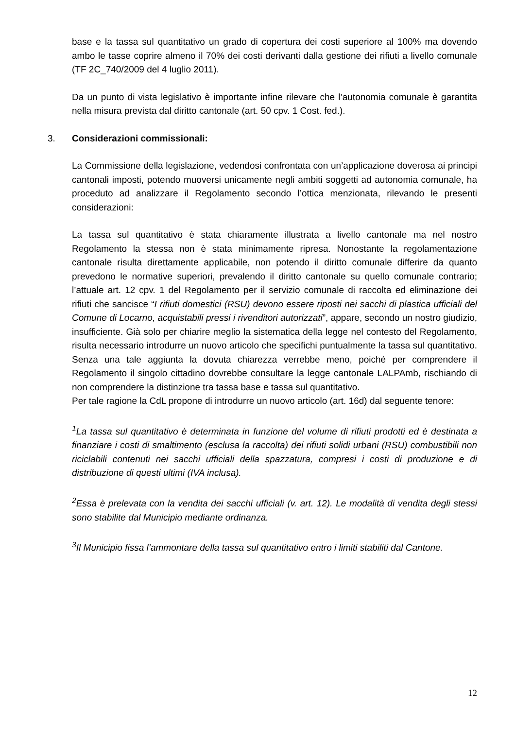base e la tassa sul quantitativo un grado di copertura dei costi superiore al 100% ma dovendo ambo le tasse coprire almeno il 70% dei costi derivanti dalla gestione dei rifiuti a livello comunale (TF 2C_740/2009 del 4 luglio 2011).
Da un punto di vista legislativo è importante infine rilevare che l’autonomia comunale è garantita nella misura prevista dal diritto cantonale (art. 50 cpv. 1 Cost. fed.).
3. Considerazioni commissionali:
La Commissione della legislazione, vedendosi confrontata con un’applicazione doverosa ai principi cantonali imposti, potendo muoversi unicamente negli ambiti soggetti ad autonomia comunale, ha proceduto ad analizzare il Regolamento secondo l’ottica menzionata, rilevando le presenti considerazioni:
La tassa sul quantitativo è stata chiaramente illustrata a livello cantonale ma nel nostro Regolamento la stessa non è stata minimamente ripresa. Nonostante la regolamentazione cantonale risulta direttamente applicabile, non potendo il diritto comunale differire da quanto prevedono le normative superiori, prevalendo il diritto cantonale su quello comunale contrario; l’attuale art. 12 cpv. 1 del Regolamento per il servizio comunale di raccolta ed eliminazione dei rifiuti che sancisce “I rifiuti domestici (RSU) devono essere riposti nei sacchi di plastica ufficiali del Comune di Locarno, acquistabili pressi i rivenditori autorizzati”, appare, secondo un nostro giudizio, insufficiente. Già solo per chiarire meglio la sistematica della legge nel contesto del Regolamento, risulta necessario introdurre un nuovo articolo che specifichi puntualmente la tassa sul quantitativo. Senza una tale aggiunta la dovuta chiarezza verrebbe meno, poiché per comprendere il Regolamento il singolo cittadino dovrebbe consultare la legge cantonale LALPAmb, rischiando di non comprendere la distinzione tra tassa base e tassa sul quantitativo.
Per tale ragione la CdL propone di introdurre un nuovo articolo (art. 16d) dal seguente tenore:
<sup>1</sup> La tassa sul quantitativo è determinata in funzione del volume di rifiuti prodotti ed è destinata a finanziare i costi di smaltimento (esclusa la raccolta) dei rifiuti solidi urbani (RSU) combustibili non riciclabili contenuti nei sacchi ufficiali della spazzatura, compresi i costi di produzione e di distribuzione di questi ultimi (IVA inclusa).
<sup>2</sup> Essa è prelevata con la vendita dei sacchi ufficiali (v. art. 12). Le modalità di vendita degli stessi sono stabilite dal Municipio mediante ordinanza.
<sup>3</sup> Il Municipio fissa l’ammontare della tassa sul quantitativo entro i limiti stabiliti dal Cantone.
12